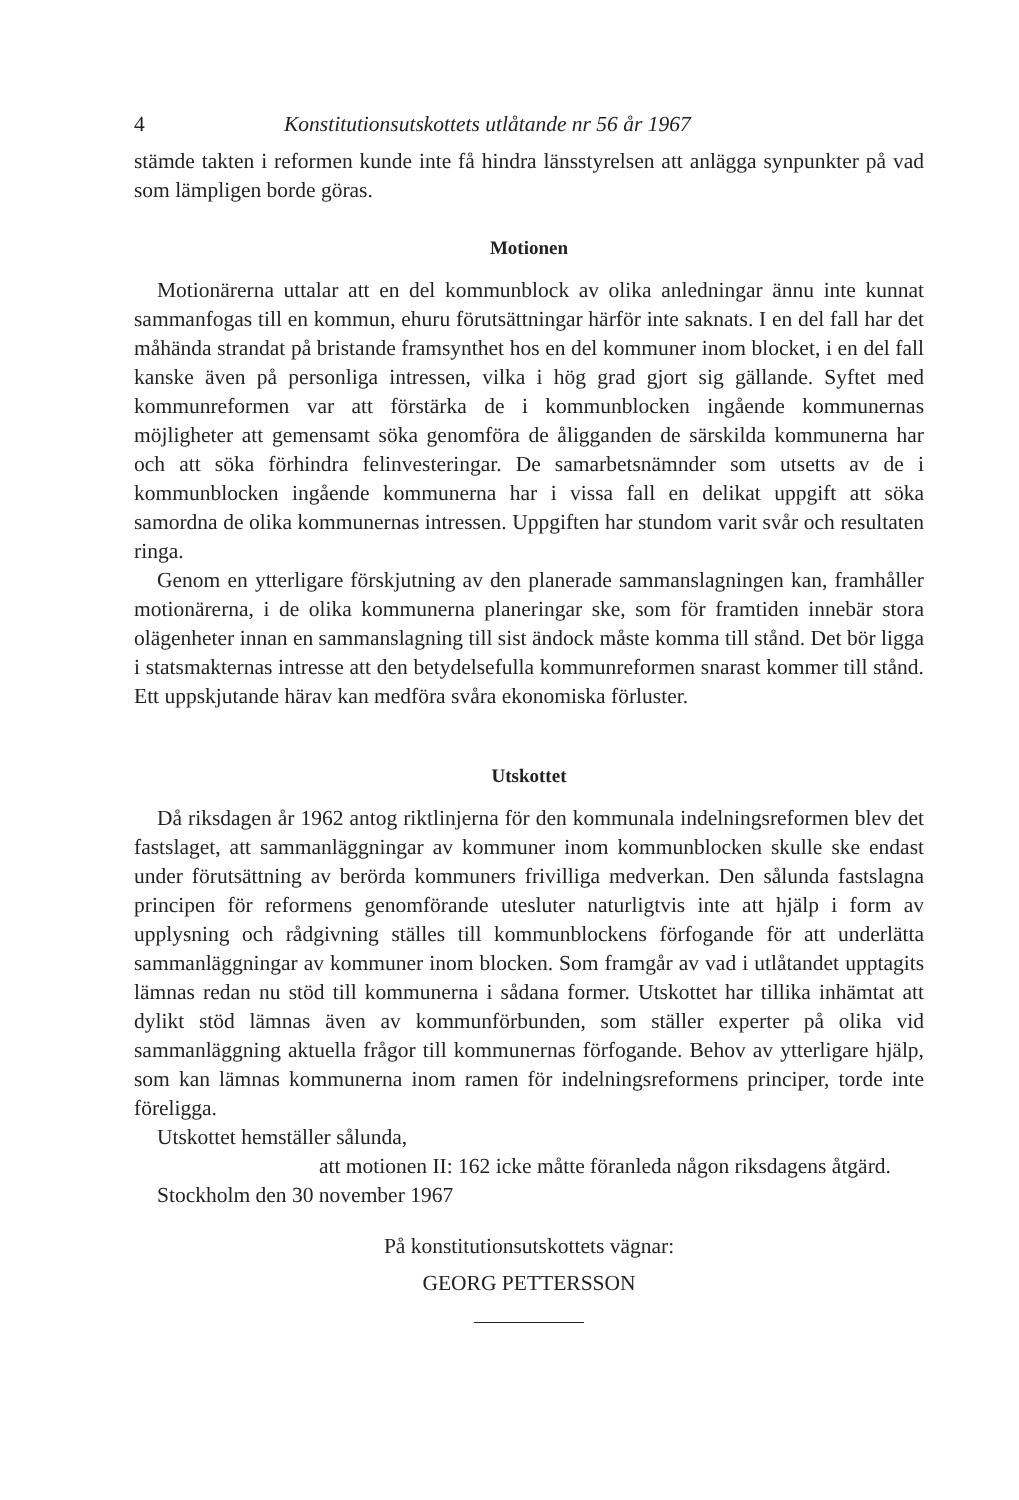4 Konstitutionsutskottets utlåtande nr 56 år 1967
stämde takten i reformen kunde inte få hindra länsstyrelsen att anlägga synpunkter på vad som lämpligen borde göras.
Motionen
Motionärerna uttalar att en del kommunblock av olika anledningar ännu inte kunnat sammanfogas till en kommun, ehuru förutsättningar härför inte saknats. I en del fall har det måhända strandat på bristande framsynthet hos en del kommuner inom blocket, i en del fall kanske även på personliga intressen, vilka i hög grad gjort sig gällande. Syftet med kommunreformen var att förstärka de i kommunblocken ingående kommunernas möjligheter att gemensamt söka genomföra de åligganden de särskilda kommunerna har och att söka förhindra felinvesteringar. De samarbetsnämnder som utsetts av de i kommunblocken ingående kommunerna har i vissa fall en delikat uppgift att söka samordna de olika kommunernas intressen. Uppgiften har stundom varit svår och resultaten ringa.
Genom en ytterligare förskjutning av den planerade sammanslagningen kan, framhåller motionärerna, i de olika kommunerna planeringar ske, som för framtiden innebär stora olägenheter innan en sammanslagning till sist ändock måste komma till stånd. Det bör ligga i statsmakternas intresse att den betydelsefulla kommunreformen snarast kommer till stånd. Ett uppskjutande härav kan medföra svåra ekonomiska förluster.
Utskottet
Då riksdagen år 1962 antog riktlinjerna för den kommunala indelningsreformen blev det fastslaget, att sammanläggningar av kommuner inom kommunblocken skulle ske endast under förutsättning av berörda kommuners frivilliga medverkan. Den sålunda fastslagna principen för reformens genomförande utesluter naturligtvis inte att hjälp i form av upplysning och rådgivning ställes till kommunblockens förfogande för att underlätta sammanläggningar av kommuner inom blocken. Som framgår av vad i utlåtandet upptagits lämnas redan nu stöd till kommunerna i sådana former. Utskottet har tillika inhämtat att dylikt stöd lämnas även av kommunförbunden, som ställer experter på olika vid sammanläggning aktuella frågor till kommunernas förfogande. Behov av ytterligare hjälp, som kan lämnas kommunerna inom ramen för indelningsreformens principer, torde inte föreligga.
Utskottet hemställer sålunda,
att motionen II: 162 icke måtte föranleda någon riksdagens åtgärd.
Stockholm den 30 november 1967
På konstitutionsutskottets vägnar:
GEORG PETTERSSON